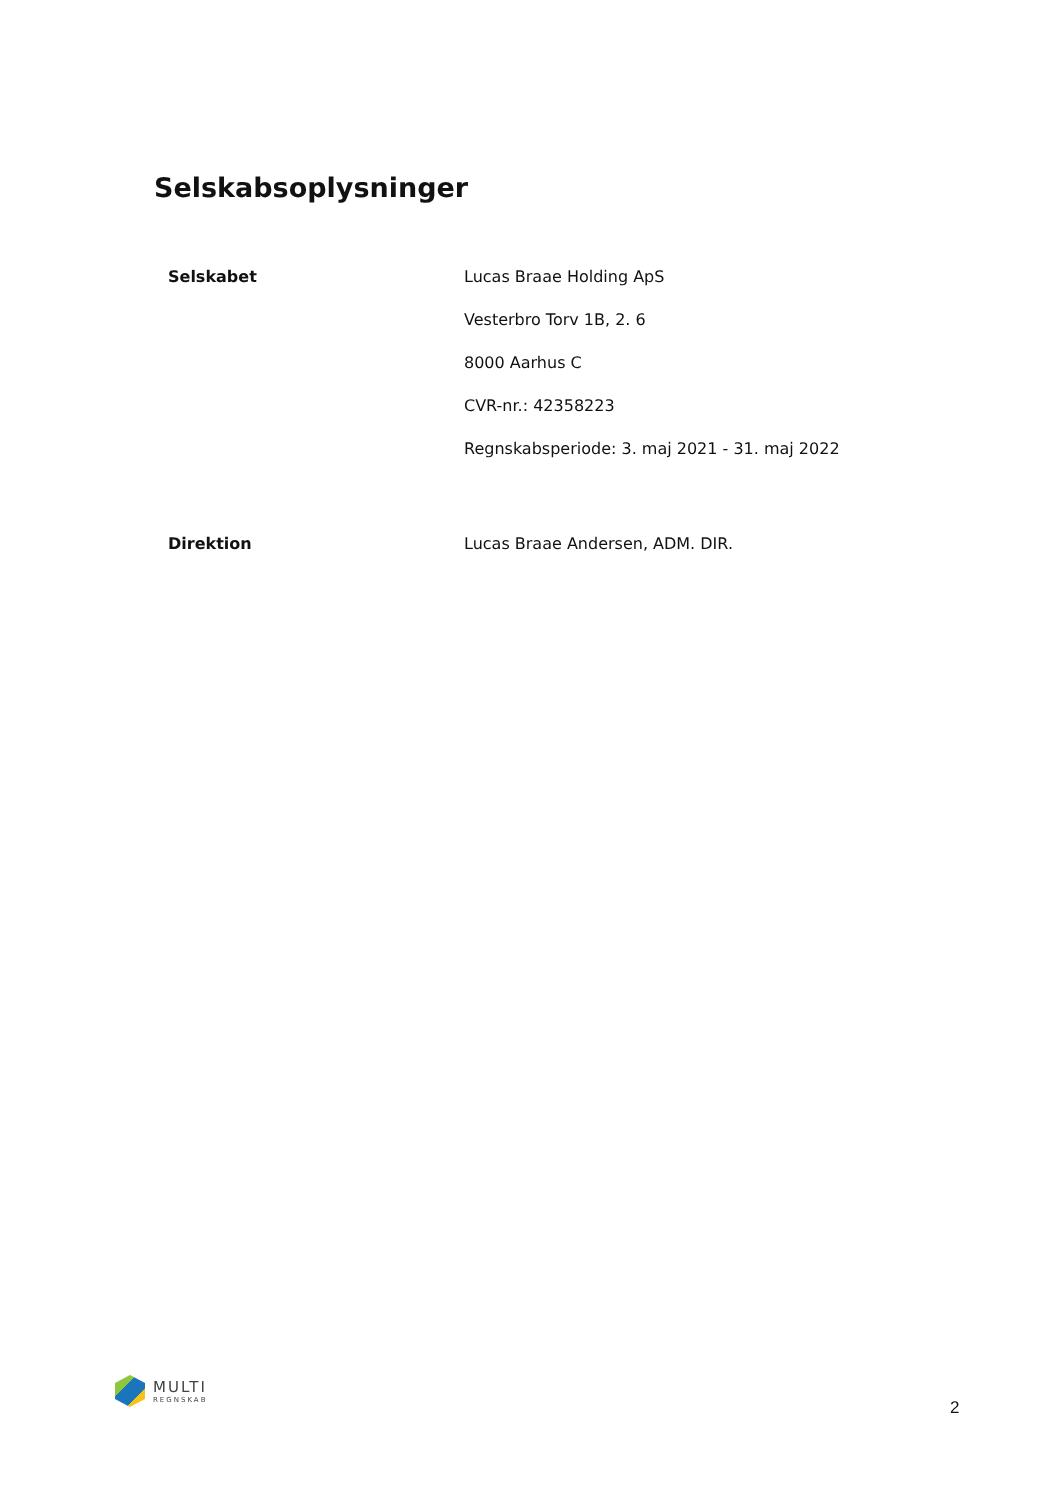Selskabsoplysninger
Selskabet
Lucas Braae Holding ApS
Vesterbro Torv 1B, 2. 6
8000 Aarhus C
CVR-nr.: 42358223
Regnskabsperiode: 3. maj 2021 - 31. maj 2022
Direktion
Lucas Braae Andersen, ADM. DIR.
MULTI
REGNSKAB
2